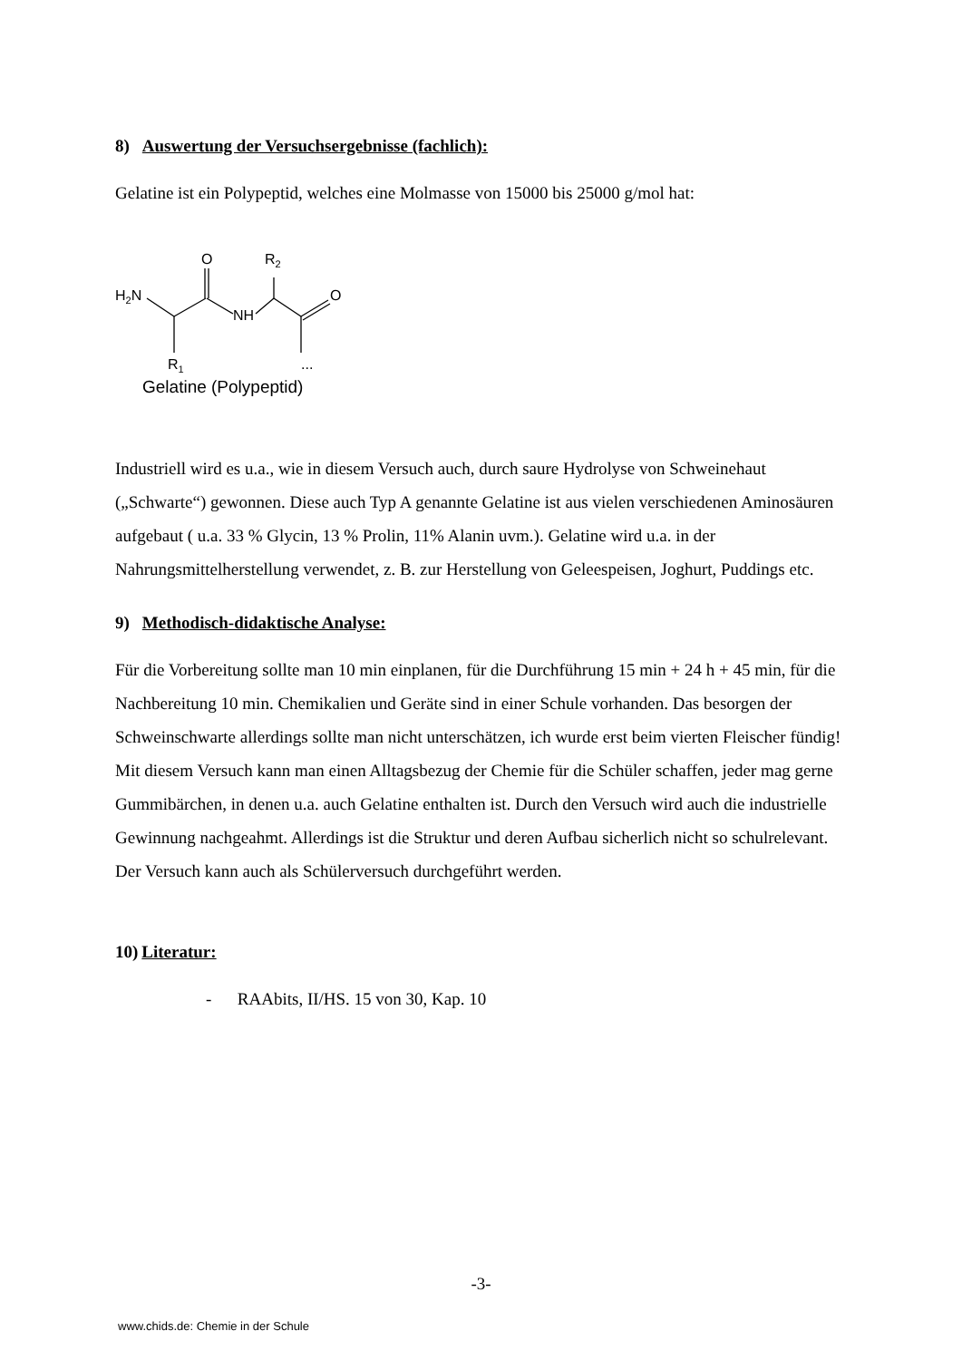8) Auswertung der Versuchsergebnisse (fachlich):
Gelatine ist ein Polypeptid, welches eine Molmasse von 15000 bis 25000 g/mol hat:
H2N
O
R2
NH
O
R1
...
Gelatine (Polypeptid)
Industriell wird es u.a., wie in diesem Versuch auch, durch saure Hydrolyse von Schweinehaut („Schwarte“) gewonnen. Diese auch Typ A genannte Gelatine ist aus vielen verschiedenen Aminosäuren aufgebaut ( u.a. 33 % Glycin, 13 % Prolin, 11% Alanin uvm.). Gelatine wird u.a. in der Nahrungsmittelherstellung verwendet, z. B. zur Herstellung von Geleespeisen, Joghurt, Puddings etc.
9) Methodisch-didaktische Analyse:
Für die Vorbereitung sollte man 10 min einplanen, für die Durchführung 15 min + 24 h + 45 min, für die Nachbereitung 10 min. Chemikalien und Geräte sind in einer Schule vorhanden. Das besorgen der Schweinschwarte allerdings sollte man nicht unterschätzen, ich wurde erst beim vierten Fleischer fündig!
Mit diesem Versuch kann man einen Alltagsbezug der Chemie für die Schüler schaffen, jeder mag gerne Gummibärchen, in denen u.a. auch Gelatine enthalten ist. Durch den Versuch wird auch die industrielle Gewinnung nachgeahmt. Allerdings ist die Struktur und deren Aufbau sicherlich nicht so schulrelevant.
Der Versuch kann auch als Schülerversuch durchgeführt werden.
10) Literatur:
- RAAbits, II/HS. 15 von 30, Kap. 10
-3-
www.chids.de: Chemie in der Schule